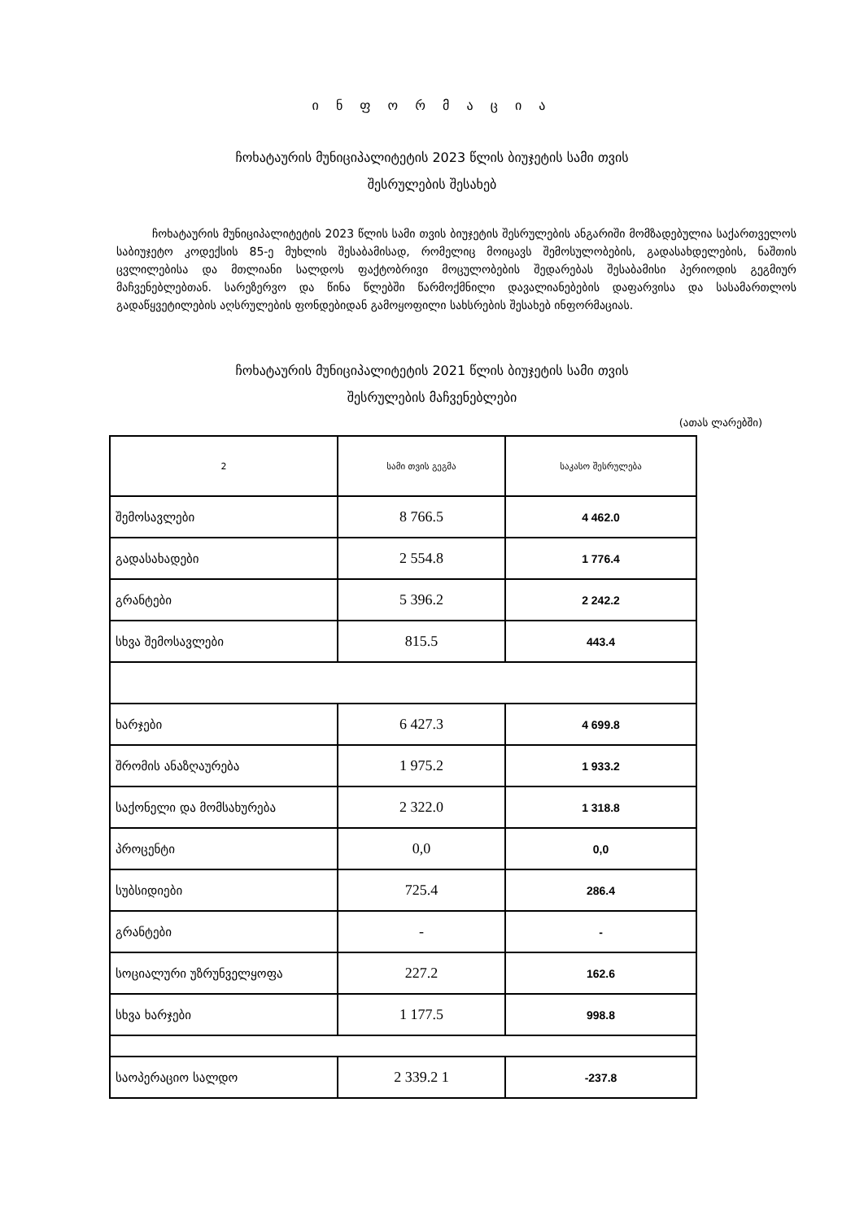ი ნ ფ ო რ მ ა ც ი ა
ჩოხატაურის მუნიციპალიტეტის 2023 წლის ბიუჯეტის სამი თვის
შესრულების შესახებ
ჩოხატაურის მუნიციპალიტეტის 2023 წლის სამი თვის ბიუჯეტის შესრულების ანგარიში მომზადებულია საქართველოს საბიუჯეტო კოდექსის 85-ე მუხლის შესაბამისად, რომელიც მოიცავს შემოსულობების, გადასახდელების, ნაშთის ცვლილებისა და მთლიანი სალდოს ფაქტობრივი მოცულობების შედარებას შესაბამისი პერიოდის გეგმიურ მაჩვენებლებთან. სარეზერვო და წინა წლებში წარმოქმნილი დავალიანებების დაფარვისა და სასამართლოს გადაწყვეტილების აღსრულების ფონდებიდან გამოყოფილი სახსრების შესახებ ინფორმაციას.
ჩოხატაურის მუნიციპალიტეტის 2021 წლის ბიუჯეტის სამი თვის
შესრულების მაჩვენებლები
(ათას ლარებში)
| 2 | სამი თვის გეგმა | საკასო შესრულება |
| --- | --- | --- |
| შემოსავლები | 8 766.5 | 4 462.0 |
| გადასახადები | 2 554.8 | 1 776.4 |
| გრანტები | 5 396.2 | 2 242.2 |
| სხვა შემოსავლები | 815.5 | 443.4 |
| ხარჯები | 6 427.3 | 4 699.8 |
| შრომის ანაზღაურება | 1 975.2 | 1 933.2 |
| საქონელი და მომსახურება | 2 322.0 | 1 318.8 |
| პროცენტი | 0,0 | 0,0 |
| სუბსიდიები | 725.4 | 286.4 |
| გრანტები | - | - |
| სოციალური უზრუნველყოფა | 227.2 | 162.6 |
| სხვა ხარჯები | 1 177.5 | 998.8 |
| საოპერაციო სალდო | 2 339.2 1 | -237.8 |